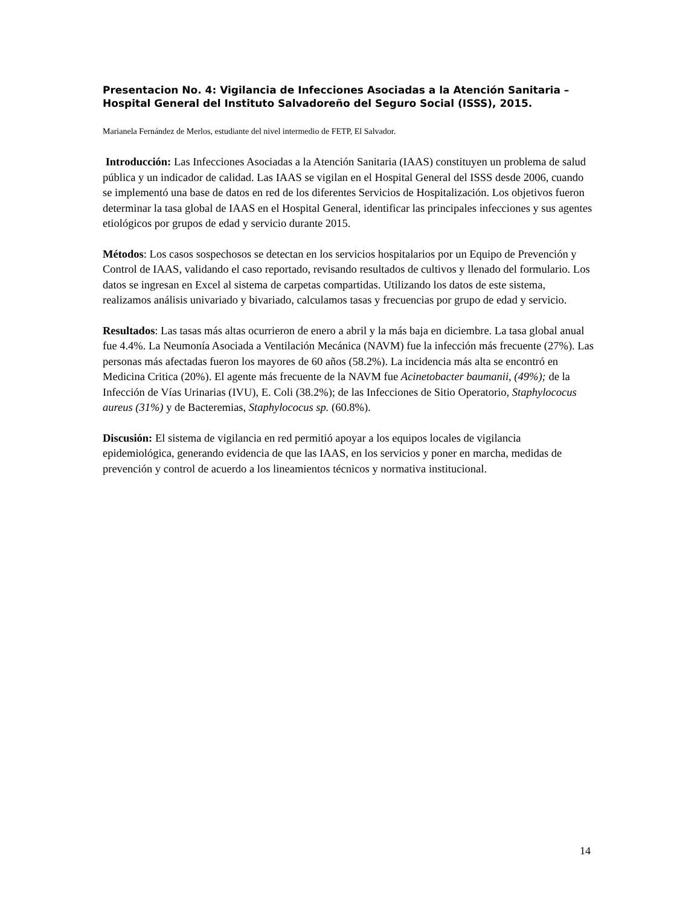Presentacion No. 4: Vigilancia de Infecciones Asociadas a la Atención Sanitaria –Hospital General del Instituto Salvadoreño del Seguro Social (ISSS), 2015.
Marianela Fernández de Merlos, estudiante del nivel intermedio de FETP, El Salvador.
Introducción: Las Infecciones Asociadas a la Atención Sanitaria (IAAS) constituyen un problema de salud pública y un indicador de calidad. Las IAAS se vigilan en el Hospital General del ISSS desde 2006, cuando se implementó una base de datos en red de los diferentes Servicios de Hospitalización. Los objetivos fueron determinar la tasa global de IAAS en el Hospital General, identificar las principales infecciones y sus agentes etiológicos por grupos de edad y servicio durante 2015.
Métodos: Los casos sospechosos se detectan en los servicios hospitalarios por un Equipo de Prevención y Control de IAAS, validando el caso reportado, revisando resultados de cultivos y llenado del formulario. Los datos se ingresan en Excel al sistema de carpetas compartidas. Utilizando los datos de este sistema, realizamos análisis univariado y bivariado, calculamos tasas y frecuencias por grupo de edad y servicio.
Resultados: Las tasas más altas ocurrieron de enero a abril y la más baja en diciembre. La tasa global anual fue 4.4%. La Neumonía Asociada a Ventilación Mecánica (NAVM) fue la infección más frecuente (27%). Las personas más afectadas fueron los mayores de 60 años (58.2%). La incidencia más alta se encontró en Medicina Critica (20%). El agente más frecuente de la NAVM fue Acinetobacter baumanii, (49%); de la Infección de Vías Urinarias (IVU), E. Coli (38.2%); de las Infecciones de Sitio Operatorio, Staphylococus aureus (31%) y de Bacteremias, Staphylococus sp. (60.8%).
Discusión: El sistema de vigilancia en red permitió apoyar a los equipos locales de vigilancia epidemiológica, generando evidencia de que las IAAS, en los servicios y poner en marcha, medidas de prevención y control de acuerdo a los lineamientos técnicos y normativa institucional.
14